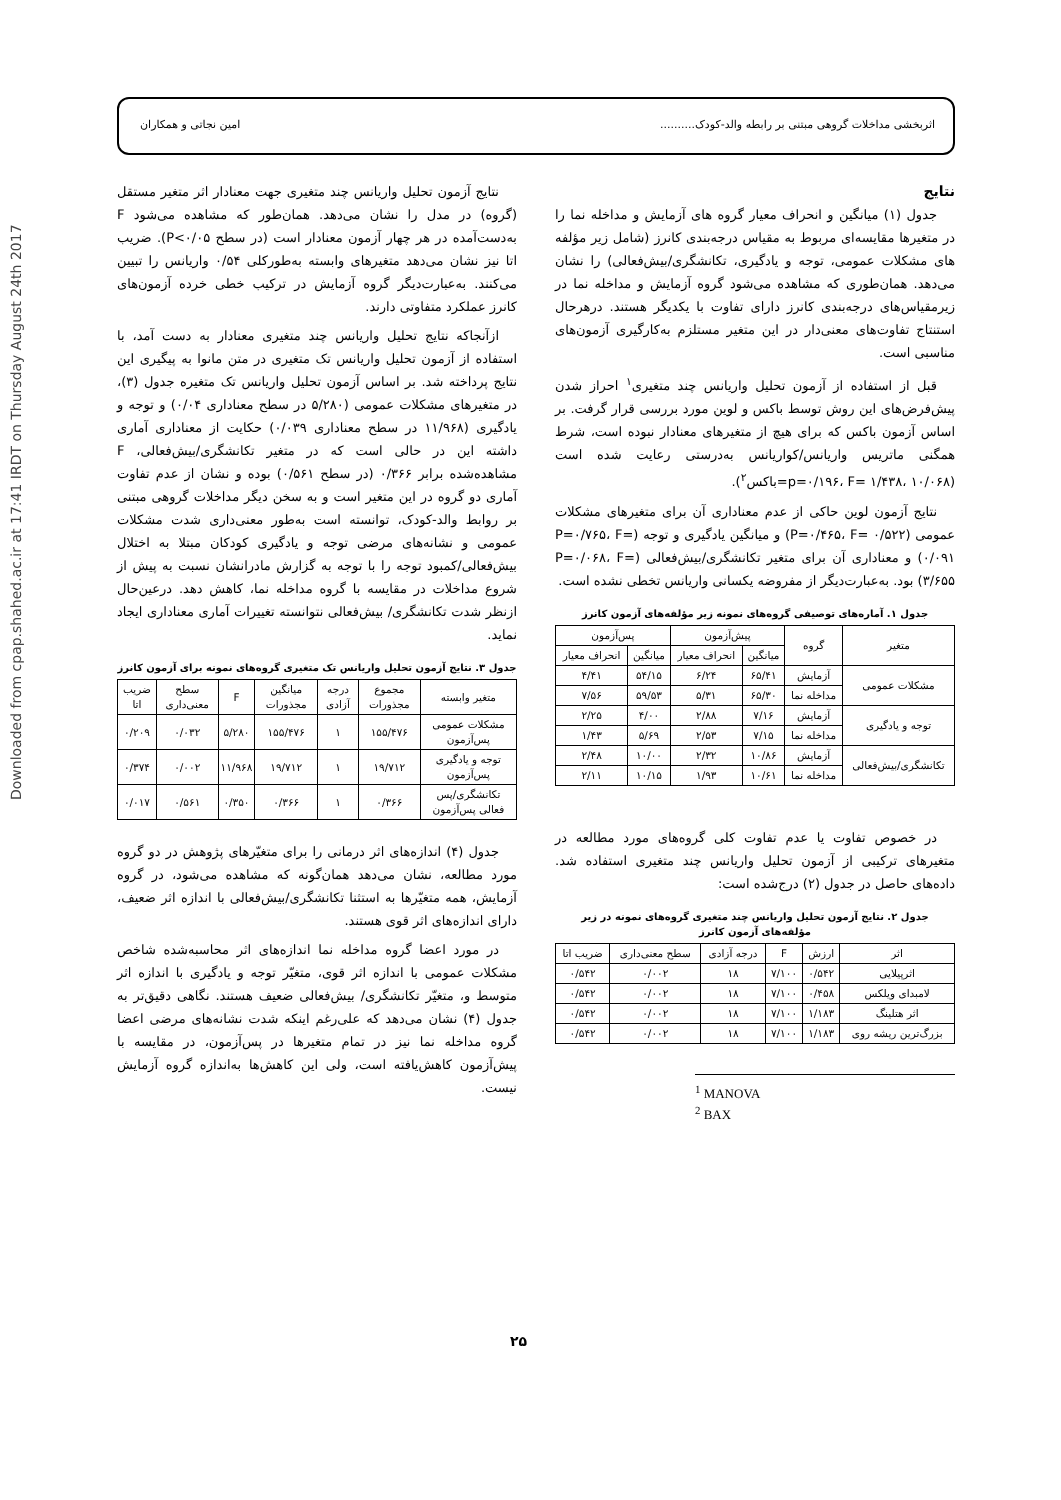Downloaded from cpap.shahed.ac.ir at 17:41 IRDT on Thursday August 24th 2017
اثربخشی مداخلات گروهی مبتنی بر رابطه والد-کودک.......... امین نجاتی و همکاران
نتایج
جدول (۱) میانگین و انحراف معیار گروه های آزمایش و مداخله نما را در متغیرها مقایسه‌ای مربوط به مقیاس درجه‌بندی کانرز (شامل زیر مؤلفه های مشکلات عمومی، توجه و یادگیری، تکانشگری/بیش‌فعالی) را نشان می‌دهد. همان‌طوری که مشاهده می‌شود گروه آزمایش و مداخله نما در زیرمقیاس‌های درجه‌بندی کانرز دارای تفاوت با یکدیگر هستند. درهرحال استنتاج تفاوت‌های معنی‌دار در این متغیر مستلزم به‌کارگیری آزمون‌های مناسبی است.
قبل از استفاده از آزمون تحلیل واریانس چند متغیری<sup>۱</sup> احراز شدن پیش‌فرض‌های این روش توسط باکس و لوین مورد بررسی قرار گرفت. بر اساس آزمون باکس که برای هیچ از متغیرهای معنادار نبوده است، شرط همگنی ماتریس واریانس/کواریانس به‌درستی رعایت شده است (p=۰/۱۹۶، F= ۱/۴۳۸، ۱۰/۰۶۸=باکس<sup>۲</sup>).
نتایج آزمون لوین حاکی از عدم معناداری آن برای متغیرهای مشکلات عمومی (P=۰/۴۶۵، F= ۰/۵۲۲) و میانگین یادگیری و توجه (P=۰/۷۶۵، F= ۰/۰۹۱) و معناداری آن برای متغیر تکانشگری/بیش‌فعالی (P=۰/۰۶۸، F= ۳/۶۵۵) بود. به‌عبارت‌دیگر از مفروضه یکسانی واریانس تخطی نشده است.
جدول ۱. آماره‌های توصیفی گروه‌های نمونه زیر مؤلفه‌های آزمون کانرز
| متغیر | گروه | پیش‌آزمون | | پس‌آزمون | |
| --- | --- | --- | --- | --- | --- |
| | | میانگین | انحراف معیار | میانگین | انحراف معیار |
| مشکلات عمومی | آزمایش | ۶۵/۴۱ | ۶/۲۴ | ۵۴/۱۵ | ۴/۴۱ |
| | مداخله نما | ۶۵/۳۰ | ۵/۳۱ | ۵۹/۵۳ | ۷/۵۶ |
| توجه و یادگیری | آزمایش | ۷/۱۶ | ۲/۸۸ | ۴/۰۰ | ۲/۲۵ |
| | مداخله نما | ۷/۱۵ | ۲/۵۳ | ۵/۶۹ | ۱/۴۳ |
| تکانشگری/بیش‌فعالی | آزمایش | ۱۰/۸۶ | ۲/۳۲ | ۱۰/۰۰ | ۲/۴۸ |
| | مداخله نما | ۱۰/۶۱ | ۱/۹۳ | ۱۰/۱۵ | ۲/۱۱ |
در خصوص تفاوت یا عدم تفاوت کلی گروه‌های مورد مطالعه در متغیرهای ترکیبی از آزمون تحلیل واریانس چند متغیری استفاده شد. داده‌های حاصل در جدول (۲) درج‌شده است:
جدول ۲. نتایج آزمون تحلیل واریانس چند متغیری گروه‌های نمونه در زیر مؤلفه‌های آزمون کانرز
| اثر | ارزش | F | درجه آزادی | سطح معنی‌داری | ضریب اتا |
| --- | --- | --- | --- | --- | --- |
| اثرپیلایی | ۰/۵۴۲ | ۷/۱۰۰ | ۱۸ | ۰/۰۰۲ | ۰/۵۴۲ |
| لامبدای ویلکس | ۰/۴۵۸ | ۷/۱۰۰ | ۱۸ | ۰/۰۰۲ | ۰/۵۴۲ |
| اثر هتلینگ | ۱/۱۸۳ | ۷/۱۰۰ | ۱۸ | ۰/۰۰۲ | ۰/۵۴۲ |
| بزرگ‌ترین ریشه روی | ۱/۱۸۳ | ۷/۱۰۰ | ۱۸ | ۰/۰۰۲ | ۰/۵۴۲ |
<sup>1</sup> MANOVA
<sup>2</sup> BAX
نتایج آزمون تحلیل واریانس چند متغیری جهت معنادار اثر متغیر مستقل (گروه) در مدل را نشان می‌دهد. همان‌طور که مشاهده می‌شود F به‌دست‌آمده در هر چهار آزمون معنادار است (در سطح P<۰/۰۵). ضریب اتا نیز نشان می‌دهد متغیرهای وابسته به‌طورکلی ۰/۵۴ واریانس را تبیین می‌کنند. به‌عبارت‌دیگر گروه آزمایش در ترکیب خطی خرده آزمون‌های کانرز عملکرد متفاوتی دارند.
ازآنجاکه نتایج تحلیل واریانس چند متغیری معنادار به دست آمد، با استفاده از آزمون تحلیل واریانس تک متغیری در متن مانوا به پیگیری این نتایج پرداخته شد. بر اساس آزمون تحلیل واریانس تک متغیره جدول (۳)، در متغیرهای مشکلات عمومی (۵/۲۸۰ در سطح معناداری ۰/۰۴) و توجه و یادگیری (۱۱/۹۶۸ در سطح معناداری ۰/۰۳۹) حکایت از معناداری آماری داشته این در حالی است که در متغیر تکانشگری/بیش‌فعالی، F مشاهده‌شده برابر ۰/۳۶۶ (در سطح ۰/۵۶۱) بوده و نشان از عدم تفاوت آماری دو گروه در این متغیر است و به سخن دیگر مداخلات گروهی مبتنی بر روابط والد-کودک، توانسته است به‌طور معنی‌داری شدت مشکلات عمومی و نشانه‌های مرضی توجه و یادگیری کودکان مبتلا به اختلال بیش‌فعالی/کمبود توجه را با توجه به گزارش مادرانشان نسبت به پیش از شروع مداخلات در مقایسه با گروه مداخله نما، کاهش دهد. درعین‌حال ازنظر شدت تکانشگری/ بیش‌فعالی نتوانسته تغییرات آماری معناداری ایجاد نماید.
جدول ۳. نتایج آزمون تحلیل واریانس تک متغیری گروه‌های نمونه برای آزمون کانرز
| متغیر وابسته | مجموع مجذورات | درجه آزادی | میانگین مجذورات | F | سطح معنی‌داری | ضریب اتا |
| --- | --- | --- | --- | --- | --- | --- |
| مشکلات عمومی پس‌آزمون | ۱۵۵/۴۷۶ | ۱ | ۱۵۵/۴۷۶ | ۵/۲۸۰ | ۰/۰۳۲ | ۰/۲۰۹ |
| توجه و یادگیری پس‌آزمون | ۱۹/۷۱۲ | ۱ | ۱۹/۷۱۲ | ۱۱/۹۶۸ | ۰/۰۰۲ | ۰/۳۷۴ |
| تکانشگری/پس فعالی پس‌آزمون | ۰/۳۶۶ | ۱ | ۰/۳۶۶ | ۰/۳۵۰ | ۰/۵۶۱ | ۰/۰۱۷ |
جدول (۴) اندازه‌های اثر درمانی را برای متغیّرهای پژوهش در دو گروه مورد مطالعه، نشان می‌دهد همان‌گونه که مشاهده می‌شود، در گروه آزمایش، همه متغیّرها به استثنا تکانشگری/بیش‌فعالی با اندازه اثر ضعیف، دارای اندازه‌های اثر قوی هستند.
در مورد اعضا گروه مداخله نما اندازه‌های اثر محاسبه‌شده شاخص مشکلات عمومی با اندازه اثر قوی، متغیّر توجه و یادگیری با اندازه اثر متوسط و، متغیّر تکانشگری/ بیش‌فعالی ضعیف هستند. نگاهی دقیق‌تر به جدول (۴) نشان می‌دهد که علی‌رغم اینکه شدت نشانه‌های مرضی اعضا گروه مداخله نما نیز در تمام متغیرها در پس‌آزمون، در مقایسه با پیش‌آزمون کاهش‌یافته است، ولی این کاهش‌ها به‌اندازه گروه آزمایش نیست.
۲۵